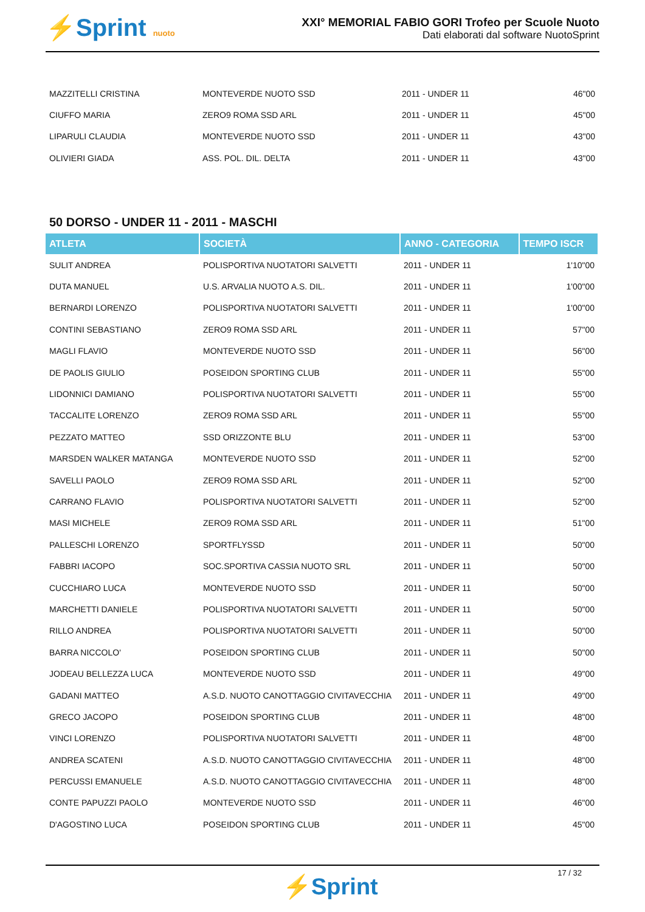⚡Sprint nuoto
XXI° MEMORIAL FABIO GORI Trofeo per Scuole Nuoto
Dati elaborati dal software NuotoSprint
| MAZZITELLI CRISTINA | MONTEVERDE NUOTO SSD | 2011 - UNDER 11 | 46"00 |
| CIUFFO MARIA | ZERO9 ROMA SSD ARL | 2011 - UNDER 11 | 45"00 |
| LIPARULI CLAUDIA | MONTEVERDE NUOTO SSD | 2011 - UNDER 11 | 43"00 |
| OLIVIERI GIADA | ASS. POL. DIL. DELTA | 2011 - UNDER 11 | 43"00 |
50 DORSO - UNDER 11 - 2011 - MASCHI
| ATLETA | SOCIETÀ | ANNO - CATEGORIA | TEMPO ISCR |
| --- | --- | --- | --- |
| SULIT ANDREA | POLISPORTIVA NUOTATORI SALVETTI | 2011 - UNDER 11 | 1'10"00 |
| DUTA MANUEL | U.S. ARVALIA NUOTO A.S. DIL. | 2011 - UNDER 11 | 1'00"00 |
| BERNARDI LORENZO | POLISPORTIVA NUOTATORI SALVETTI | 2011 - UNDER 11 | 1'00"00 |
| CONTINI SEBASTIANO | ZERO9 ROMA SSD ARL | 2011 - UNDER 11 | 57"00 |
| MAGLI FLAVIO | MONTEVERDE NUOTO SSD | 2011 - UNDER 11 | 56"00 |
| DE PAOLIS GIULIO | POSEIDON SPORTING CLUB | 2011 - UNDER 11 | 55"00 |
| LIDONNICI DAMIANO | POLISPORTIVA NUOTATORI SALVETTI | 2011 - UNDER 11 | 55"00 |
| TACCALITE LORENZO | ZERO9 ROMA SSD ARL | 2011 - UNDER 11 | 55"00 |
| PEZZATO MATTEO | SSD ORIZZONTE BLU | 2011 - UNDER 11 | 53"00 |
| MARSDEN WALKER MATANGA | MONTEVERDE NUOTO SSD | 2011 - UNDER 11 | 52"00 |
| SAVELLI PAOLO | ZERO9 ROMA SSD ARL | 2011 - UNDER 11 | 52"00 |
| CARRANO FLAVIO | POLISPORTIVA NUOTATORI SALVETTI | 2011 - UNDER 11 | 52"00 |
| MASI MICHELE | ZERO9 ROMA SSD ARL | 2011 - UNDER 11 | 51"00 |
| PALLESCHI LORENZO | SPORTFLYSSD | 2011 - UNDER 11 | 50"00 |
| FABBRI IACOPO | SOC.SPORTIVA CASSIA NUOTO SRL | 2011 - UNDER 11 | 50"00 |
| CUCCHIARO LUCA | MONTEVERDE NUOTO SSD | 2011 - UNDER 11 | 50"00 |
| MARCHETTI DANIELE | POLISPORTIVA NUOTATORI SALVETTI | 2011 - UNDER 11 | 50"00 |
| RILLO ANDREA | POLISPORTIVA NUOTATORI SALVETTI | 2011 - UNDER 11 | 50"00 |
| BARRA NICCOLO' | POSEIDON SPORTING CLUB | 2011 - UNDER 11 | 50"00 |
| JODEAU BELLEZZA LUCA | MONTEVERDE NUOTO SSD | 2011 - UNDER 11 | 49"00 |
| GADANI MATTEO | A.S.D. NUOTO CANOTTAGGIO CIVITAVECCHIA | 2011 - UNDER 11 | 49"00 |
| GRECO JACOPO | POSEIDON SPORTING CLUB | 2011 - UNDER 11 | 48"00 |
| VINCI LORENZO | POLISPORTIVA NUOTATORI SALVETTI | 2011 - UNDER 11 | 48"00 |
| ANDREA SCATENI | A.S.D. NUOTO CANOTTAGGIO CIVITAVECCHIA | 2011 - UNDER 11 | 48"00 |
| PERCUSSI EMANUELE | A.S.D. NUOTO CANOTTAGGIO CIVITAVECCHIA | 2011 - UNDER 11 | 48"00 |
| CONTE PAPUZZI PAOLO | MONTEVERDE NUOTO SSD | 2011 - UNDER 11 | 46"00 |
| D'AGOSTINO LUCA | POSEIDON SPORTING CLUB | 2011 - UNDER 11 | 45"00 |
17 / 32
⚡Sprint